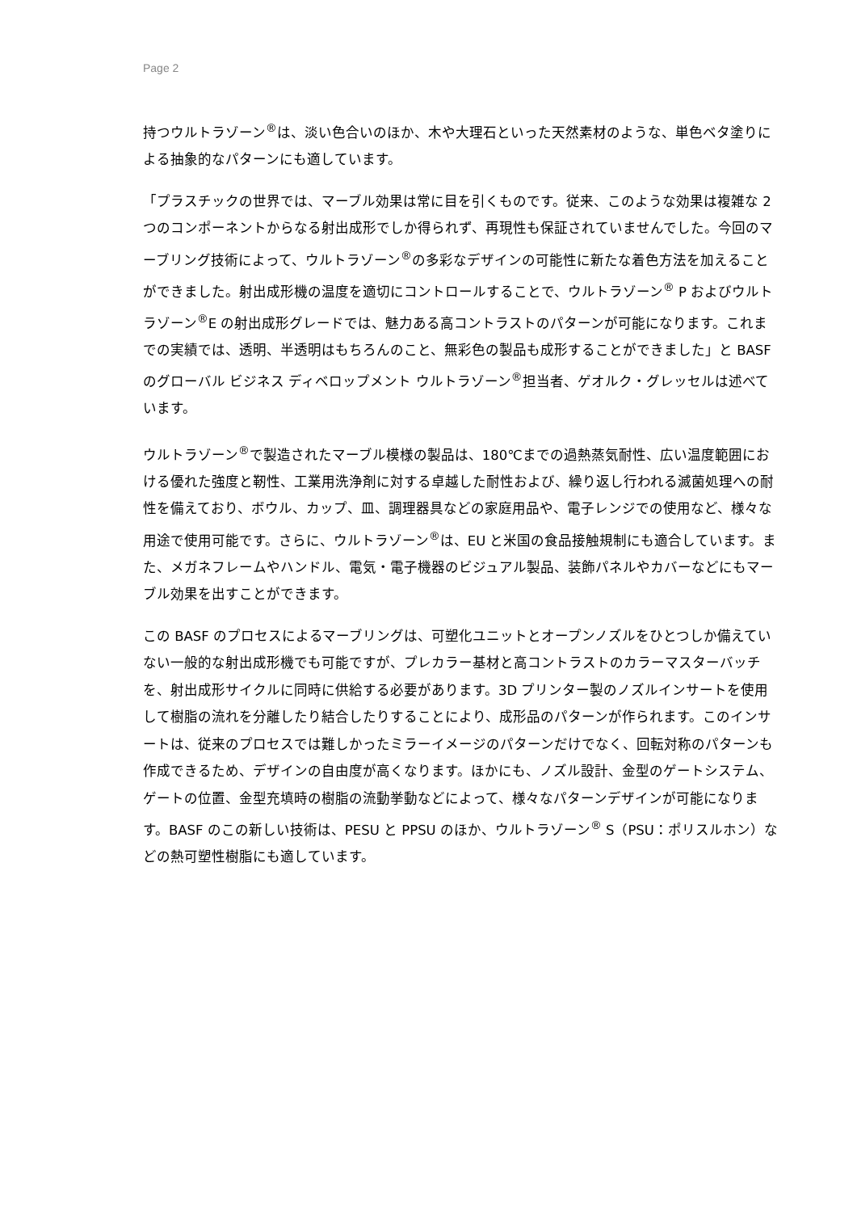Page 2
持つウルトラゾーン<sup>®</sup>は、淡い色合いのほか、木や大理石といった天然素材のような、単色ベタ塗りによる抽象的なパターンにも適しています。
「プラスチックの世界では、マーブル効果は常に目を引くものです。従来、このような効果は複雑な 2 つのコンポーネントからなる射出成形でしか得られず、再現性も保証されていませんでした。今回のマーブリング技術によって、ウルトラゾーン<sup>®</sup>の多彩なデザインの可能性に新たな着色方法を加えることができました。射出成形機の温度を適切にコントロールすることで、ウルトラゾーン<sup>®</sup> P およびウルトラゾーン<sup>®</sup>E の射出成形グレードでは、魅力ある高コントラストのパターンが可能になります。これまでの実績では、透明、半透明はもちろんのこと、無彩色の製品も成形することができました」と BASF のグローバル ビジネス ディベロップメント ウルトラゾーン<sup>®</sup>担当者、ゲオルク・グレッセルは述べています。
ウルトラゾーン<sup>®</sup>で製造されたマーブル模様の製品は、180℃までの過熱蒸気耐性、広い温度範囲における優れた強度と靭性、工業用洗浄剤に対する卓越した耐性および、繰り返し行われる滅菌処理への耐性を備えており、ボウル、カップ、皿、調理器具などの家庭用品や、電子レンジでの使用など、様々な用途で使用可能です。さらに、ウルトラゾーン<sup>®</sup>は、EU と米国の食品接触規制にも適合しています。また、メガネフレームやハンドル、電気・電子機器のビジュアル製品、装飾パネルやカバーなどにもマーブル効果を出すことができます。
この BASF のプロセスによるマーブリングは、可塑化ユニットとオープンノズルをひとつしか備えていない一般的な射出成形機でも可能ですが、プレカラー基材と高コントラストのカラーマスターバッチを、射出成形サイクルに同時に供給する必要があります。3D プリンター製のノズルインサートを使用して樹脂の流れを分離したり結合したりすることにより、成形品のパターンが作られます。このインサートは、従来のプロセスでは難しかったミラーイメージのパターンだけでなく、回転対称のパターンも作成できるため、デザインの自由度が高くなります。ほかにも、ノズル設計、金型のゲートシステム、ゲートの位置、金型充填時の樹脂の流動挙動などによって、様々なパターンデザインが可能になります。BASF のこの新しい技術は、PESU と PPSU のほか、ウルトラゾーン<sup>®</sup> S（PSU：ポリスルホン）などの熱可塑性樹脂にも適しています。